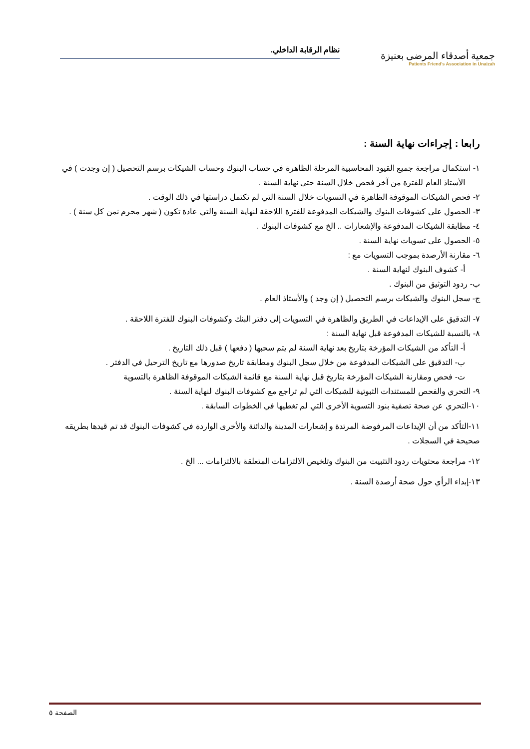جمعية أصدقاء المرضى بعنيزة
Patients Friend's Association in Unaizah
نظام الرقابة الداخلي.
رابعا : إجراءات نهاية السنة :
١- استكمال مراجعة جميع القيود المحاسبية المرحلة الظاهرة في حساب البنوك وحساب الشيكات برسم التحصيل ( إن وجدت ) في الأستاذ العام للفترة من آخر فحص خلال السنة حتى نهاية السنة .
٢- فحص الشيكات الموقوفة الظاهرة في التسويات خلال السنة التي لم تكتمل دراستها في ذلك الوقت .
٣- الحصول على كشوفات البنوك والشيكات المدفوعة للفترة اللاحقة لنهاية السنة والتي عادة تكون ( شهر محرم نمن كل سنة ) .
٤- مطابقة الشيكات المدفوعة والإشعارات .. الخ مع كشوفات البنوك .
٥- الحصول على تسويات نهاية السنة .
٦- مقارنة الأرصدة بموجب التسويات مع :
أ- كشوف البنوك لنهاية السنة .
ب- ردود التوثيق من البنوك .
ج- سجل البنوك والشيكات برسم التحصيل ( إن وجد ) والأستاذ العام .
٧- التدقيق على الإيداعات في الطريق والظاهرة في التسويات إلى دفتر البنك وكشوفات البنوك للفترة اللاحقة .
٨- بالنسبة للشيكات المدفوعة قبل نهاية السنة :
أ- التأكد من الشيكات المؤرخة بتاريخ بعد نهاية السنة لم يتم سحبها ( دفعها ) قبل ذلك التاريخ .
ب- التدقيق على الشيكات المدفوعة من خلال سجل البنوك ومطابقة تاريخ صدورها مع تاريخ الترحيل في الدفتر .
ت- فحص ومقارنة الشيكات المؤرخة بتاريخ قبل نهاية السنة مع قائمة الشيكات الموقوفة الظاهرة بالتسوية
٩- التحري والفحص للمستندات الثبوتية للشيكات التي لم تراجع مع كشوفات البنوك لنهاية السنة .
١٠-التحري عن صحة تصفية بنود التسوية الأخرى التي لم تغطيها في الخطوات السابقة .
١١-التأكد من أن الإيداعات المرفوضة المرتدة و إشعارات المدينة والدائنة والأخرى الواردة في كشوفات البنوك قد تم قيدها بطريقه صحيحة في السجلات .
١٢- مراجعة محتويات ردود التثبيت من البنوك وتلخيص الالتزامات المتعلقة بالالتزامات ... الخ .
١٣-إبداء الرأي حول صحة أرصدة السنة .
الصفحة ٥